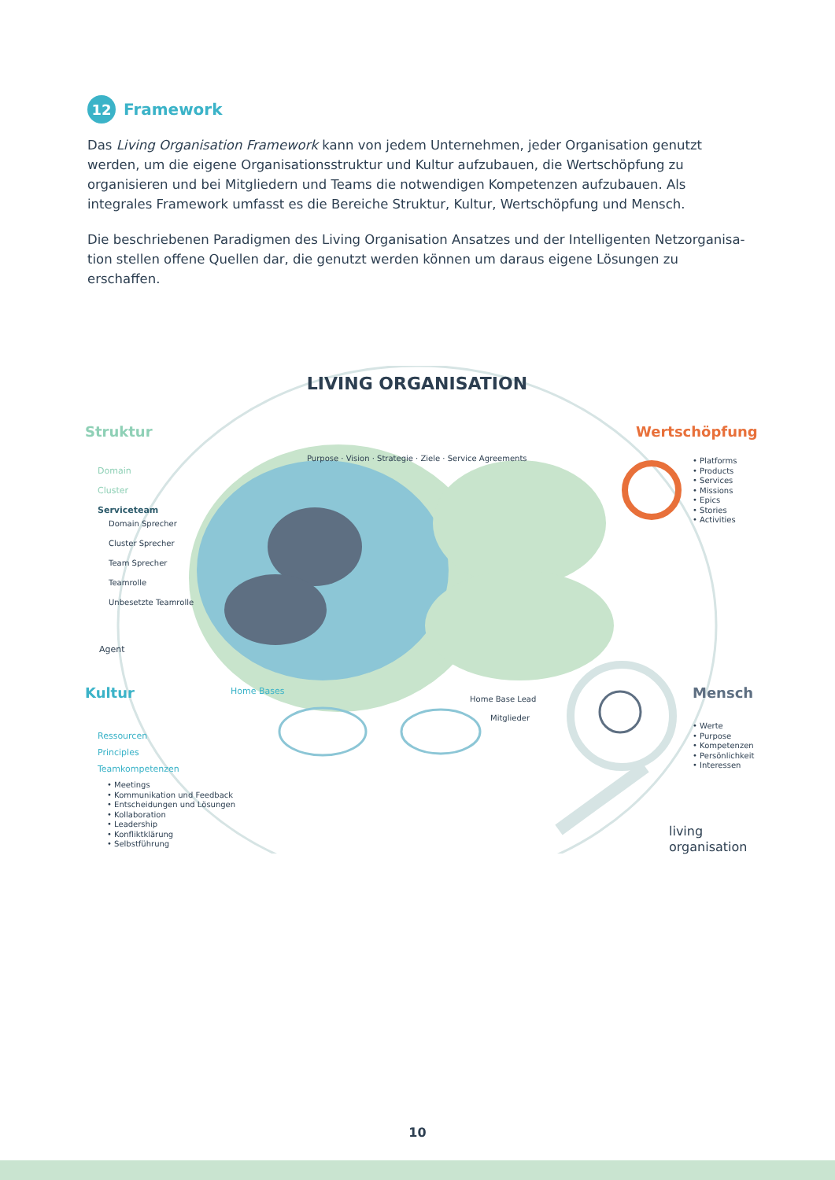12
Framework
Das Living Organisation Framework kann von jedem Unternehmen, jeder Organisation genutzt werden, um die eigene Organisationsstruktur und Kultur aufzubauen, die Wertschöpfung zu organisieren und bei Mitgliedern und Teams die notwendigen Kompetenzen aufzubauen. Als integrales Framework umfasst es die Bereiche Struktur, Kultur, Wertschöpfung und Mensch.
Die beschriebenen Paradigmen des Living Organisation Ansatzes und der Intelligenten Netzorganisa-tion stellen offene Quellen dar, die genutzt werden können um daraus eigene Lösungen zu erschaffen.
LIVING ORGANISATION
Struktur
Purpose · Vision · Strategie · Ziele · Service Agreements
Wertschöpfung
Domain
Cluster
Serviceteam
Domain Sprecher
Cluster Sprecher
Team Sprecher
Teamrolle
Unbesetzte Teamrolle
Agent
• Platforms
• Products
• Services
• Missions
• Epics
• Stories
• Activities
Kultur Home Bases
Home Base Lead
Mitglieder
Mensch
• Werte
• Purpose
• Kompetenzen
• Persönlichkeit
• Interessen
Ressourcen
Principles
Teamkompetenzen
• Meetings
• Kommunikation und Feedback
• Entscheidungen und Lösungen
• Kollaboration
• Leadership
• Konfliktklärung
• Selbstführung
living
organisation
10